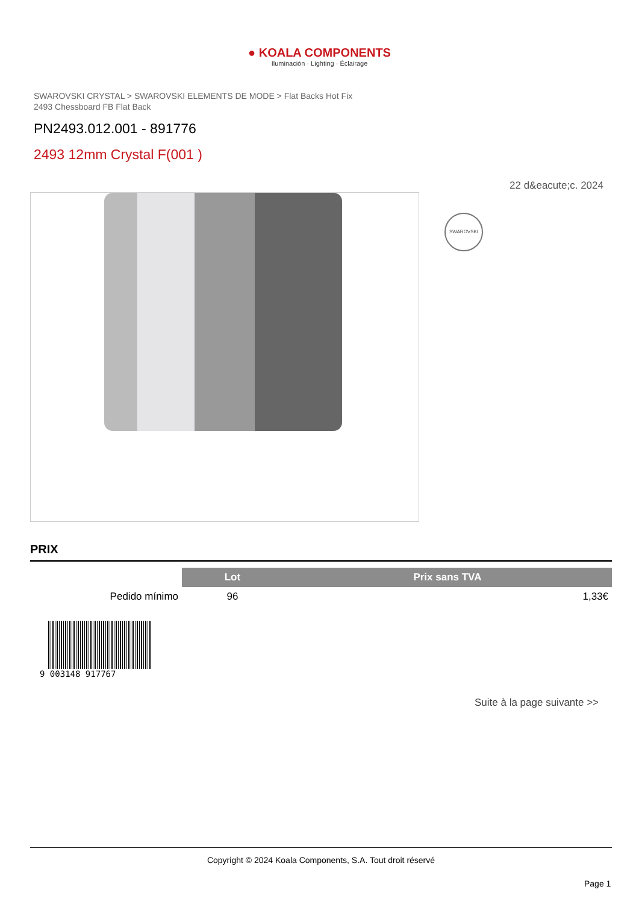● KOALA COMPONENTS
Iluminación · Lighting · Éclairage
SWAROVSKI CRYSTAL > SWAROVSKI ELEMENTS DE MODE > Flat Backs Hot Fix
2493 Chessboard FB Flat Back
PN2493.012.001 - 891776
2493 12mm Crystal F(001 )
22 d&eacute;c. 2024
SWAROVSKI
PRIX
| | Lot | Prix sans TVA |
| --- | --- | --- |
| Pedido mínimo | 96 | 1,33€ |
9 003148 917767
Suite à la page suivante >>
Copyright © 2024 Koala Components, S.A. Tout droit réservé
Page 1